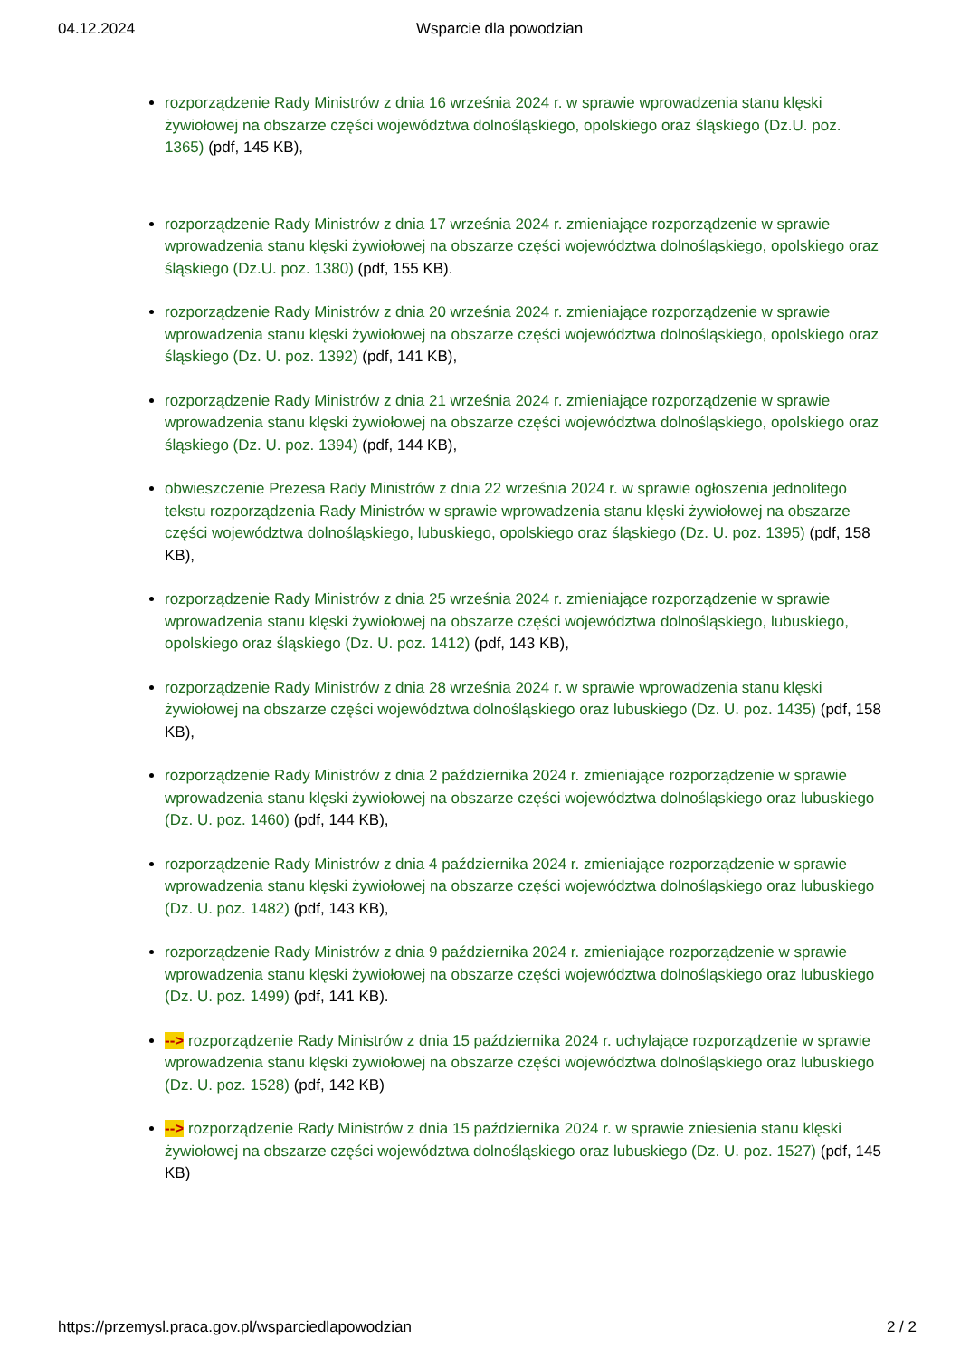04.12.2024 Wsparcie dla powodzian
rozporządzenie Rady Ministrów z dnia 16 września 2024 r. w sprawie wprowadzenia stanu klęski żywiołowej na obszarze części województwa dolnośląskiego, opolskiego oraz śląskiego (Dz.U. poz. 1365) (pdf, 145 KB),
rozporządzenie Rady Ministrów z dnia 17 września 2024 r. zmieniające rozporządzenie w sprawie wprowadzenia stanu klęski żywiołowej na obszarze części województwa dolnośląskiego, opolskiego oraz śląskiego (Dz.U. poz. 1380) (pdf, 155 KB).
rozporządzenie Rady Ministrów z dnia 20 września 2024 r. zmieniające rozporządzenie w sprawie wprowadzenia stanu klęski żywiołowej na obszarze części województwa dolnośląskiego, opolskiego oraz śląskiego (Dz. U. poz. 1392) (pdf, 141 KB),
rozporządzenie Rady Ministrów z dnia 21 września 2024 r. zmieniające rozporządzenie w sprawie wprowadzenia stanu klęski żywiołowej na obszarze części województwa dolnośląskiego, opolskiego oraz śląskiego (Dz. U. poz. 1394) (pdf, 144 KB),
obwieszczenie Prezesa Rady Ministrów z dnia 22 września 2024 r. w sprawie ogłoszenia jednolitego tekstu rozporządzenia Rady Ministrów w sprawie wprowadzenia stanu klęski żywiołowej na obszarze części województwa dolnośląskiego, lubuskiego, opolskiego oraz śląskiego (Dz. U. poz. 1395) (pdf, 158 KB),
rozporządzenie Rady Ministrów z dnia 25 września 2024 r. zmieniające rozporządzenie w sprawie wprowadzenia stanu klęski żywiołowej na obszarze części województwa dolnośląskiego, lubuskiego, opolskiego oraz śląskiego (Dz. U. poz. 1412) (pdf, 143 KB),
rozporządzenie Rady Ministrów z dnia 28 września 2024 r. w sprawie wprowadzenia stanu klęski żywiołowej na obszarze części województwa dolnośląskiego oraz lubuskiego (Dz. U. poz. 1435) (pdf, 158 KB),
rozporządzenie Rady Ministrów z dnia 2 października 2024 r. zmieniające rozporządzenie w sprawie wprowadzenia stanu klęski żywiołowej na obszarze części województwa dolnośląskiego oraz lubuskiego (Dz. U. poz. 1460) (pdf, 144 KB),
rozporządzenie Rady Ministrów z dnia 4 października 2024 r. zmieniające rozporządzenie w sprawie wprowadzenia stanu klęski żywiołowej na obszarze części województwa dolnośląskiego oraz lubuskiego (Dz. U. poz. 1482) (pdf, 143 KB),
rozporządzenie Rady Ministrów z dnia 9 października 2024 r. zmieniające rozporządzenie w sprawie wprowadzenia stanu klęski żywiołowej na obszarze części województwa dolnośląskiego oraz lubuskiego (Dz. U. poz. 1499) (pdf, 141 KB).
--> rozporządzenie Rady Ministrów z dnia 15 października 2024 r. uchylające rozporządzenie w sprawie wprowadzenia stanu klęski żywiołowej na obszarze części województwa dolnośląskiego oraz lubuskiego (Dz. U. poz. 1528) (pdf, 142 KB)
--> rozporządzenie Rady Ministrów z dnia 15 października 2024 r. w sprawie zniesienia stanu klęski żywiołowej na obszarze części województwa dolnośląskiego oraz lubuskiego (Dz. U. poz. 1527) (pdf, 145 KB)
https://przemysl.praca.gov.pl/wsparciedlapowodzian 2 / 2